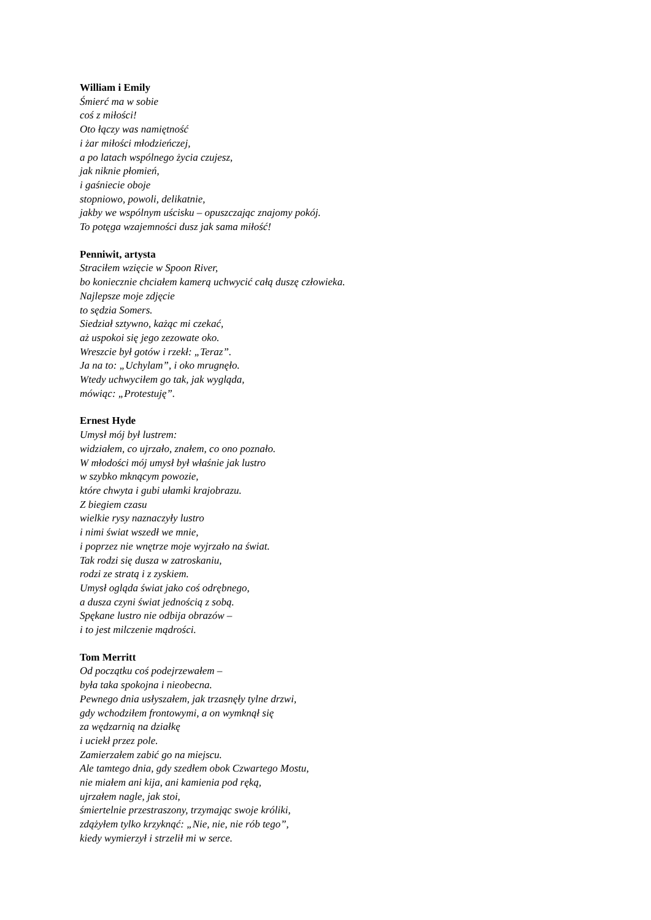William i Emily
Śmierć ma w sobie
coś z miłości!
Oto łączy was namiętność
i żar miłości młodzieńczej,
a po latach wspólnego życia czujesz,
jak niknie płomień,
i gaśniecie oboje
stopniowo, powoli, delikatnie,
jakby we wspólnym uścisku – opuszczając znajomy pokój.
To potęga wzajemności dusz jak sama miłość!
Penniwit, artysta
Straciłem wzięcie w Spoon River,
bo koniecznie chciałem kamerą uchwycić całą duszę człowieka.
Najlepsze moje zdjęcie
to sędzia Somers.
Siedział sztywno, każąc mi czekać,
aż uspokoi się jego zezowate oko.
Wreszcie był gotów i rzekł: „Teraz”.
Ja na to: „Uchylam”, i oko mrugnęło.
Wtedy uchwyciłem go tak, jak wygląda,
mówiąc: „Protestuję”.
Ernest Hyde
Umysł mój był lustrem:
widziałem, co ujrzało, znałem, co ono poznało.
W młodości mój umysł był właśnie jak lustro
w szybko mknącym powozie,
które chwyta i gubi ułamki krajobrazu.
Z biegiem czasu
wielkie rysy naznaczyły lustro
i nimi świat wszedł we mnie,
i poprzez nie wnętrze moje wyjrzało na świat.
Tak rodzi się dusza w zatroskaniu,
rodzi ze stratą i z zyskiem.
Umysł ogląda świat jako coś odrębnego,
a dusza czyni świat jednością z sobą.
Spękane lustro nie odbija obrazów –
i to jest milczenie mądrości.
Tom Merritt
Od początku coś podejrzewałem –
była taka spokojna i nieobecna.
Pewnego dnia usłyszałem, jak trzasnęły tylne drzwi,
gdy wchodziłem frontowymi, a on wymknął się
za wędzarnią na działkę
i uciekł przez pole.
Zamierzałem zabić go na miejscu.
Ale tamtego dnia, gdy szedłem obok Czwartego Mostu,
nie miałem ani kija, ani kamienia pod ręką,
ujrzałem nagle, jak stoi,
śmiertelnie przestraszony, trzymając swoje króliki,
zdążyłem tylko krzyknąć: „Nie, nie, nie rób tego”,
kiedy wymierzył i strzelił mi w serce.